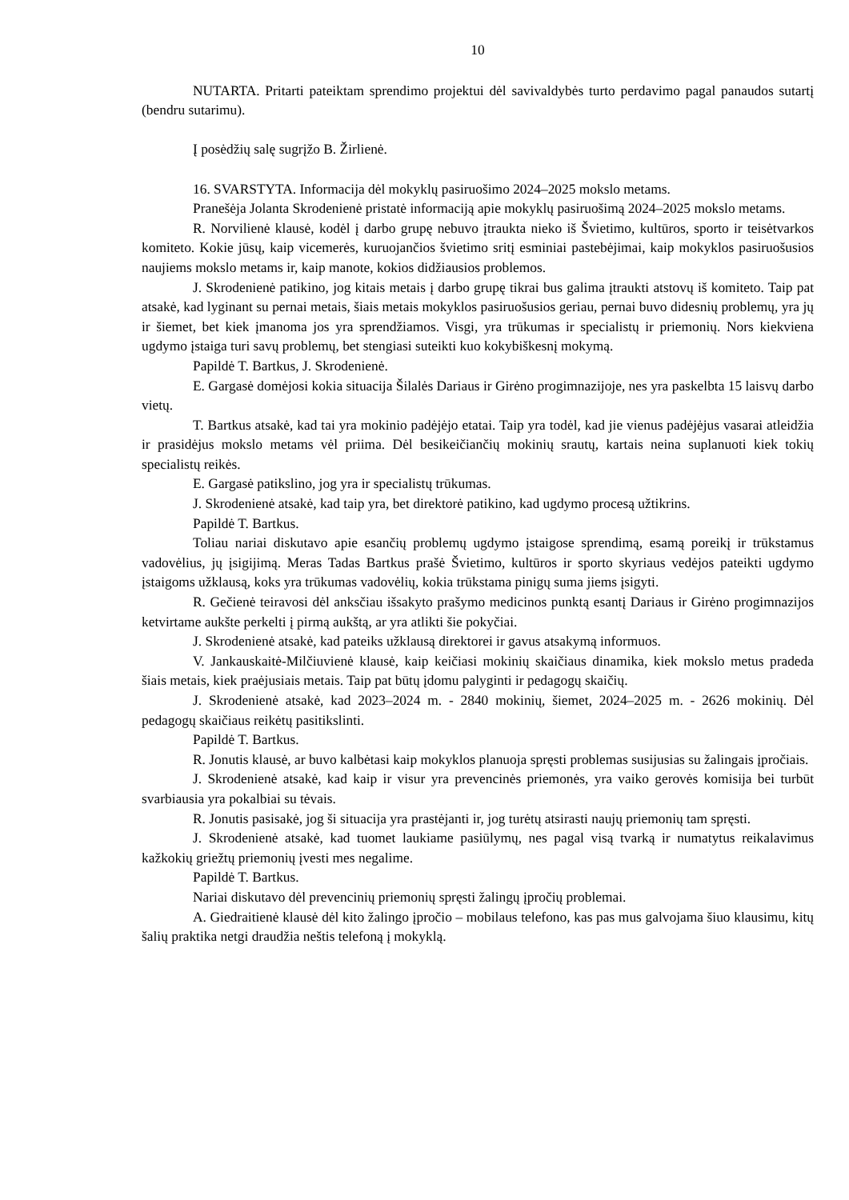10
NUTARTA. Pritarti pateiktam sprendimo projektui dėl savivaldybės turto perdavimo pagal panaudos sutartį (bendru sutarimu).
Į posėdžių salę sugrįžo B. Žirlienė.
16. SVARSTYTA. Informacija dėl mokyklų pasiruošimo 2024–2025 mokslo metams.
Pranešėja Jolanta Skrodenienė pristatė informaciją apie mokyklų pasiruošimą 2024–2025 mokslo metams.
R. Norvilienė klausė, kodėl į darbo grupę nebuvo įtraukta nieko iš Švietimo, kultūros, sporto ir teisėtvarkos komiteto. Kokie jūsų, kaip vicemerės, kuruojančios švietimo sritį esminiai pastebėjimai, kaip mokyklos pasiruošusios naujiems mokslo metams ir, kaip manote, kokios didžiausios problemos.
J. Skrodenienė patikino, jog kitais metais į darbo grupę tikrai bus galima įtraukti atstovų iš komiteto. Taip pat atsakė, kad lyginant su pernai metais, šiais metais mokyklos pasiruošusios geriau, pernai buvo didesnių problemų, yra jų ir šiemet, bet kiek įmanoma jos yra sprendžiamos. Visgi, yra trūkumas ir specialistų ir priemonių. Nors kiekviena ugdymo įstaiga turi savų problemų, bet stengiasi suteikti kuo kokybiškesnį mokymą.
Papildė T. Bartkus, J. Skrodenienė.
E. Gargasė domėjosi kokia situacija Šilalės Dariaus ir Girėno progimnazijoje, nes yra paskelbta 15 laisvų darbo vietų.
T. Bartkus atsakė, kad tai yra mokinio padėjėjo etatai. Taip yra todėl, kad jie vienus padėjėjus vasarai atleidžia ir prasidėjus mokslo metams vėl priima. Dėl besikeičiančių mokinių srautų, kartais neina suplanuoti kiek tokių specialistų reikės.
E. Gargasė patikslino, jog yra ir specialistų trūkumas.
J. Skrodenienė atsakė, kad taip yra, bet direktorė patikino, kad ugdymo procesą užtikrins.
Papildė T. Bartkus.
Toliau nariai diskutavo apie esančių problemų ugdymo įstaigose sprendimą, esamą poreikį ir trūkstamus vadovėlius, jų įsigijimą. Meras Tadas Bartkus prašė Švietimo, kultūros ir sporto skyriaus vedėjos pateikti ugdymo įstaigoms užklausą, koks yra trūkumas vadovėlių, kokia trūkstama pinigų suma jiems įsigyti.
R. Gečienė teiravosi dėl anksčiau išsakyto prašymo medicinos punktą esantį Dariaus ir Girėno progimnazijos ketvirtame aukšte perkelti į pirmą aukštą, ar yra atlikti šie pokyčiai.
J. Skrodenienė atsakė, kad pateiks užklausą direktorei ir gavus atsakymą informuos.
V. Jankauskaitė-Milčiuvienė klausė, kaip keičiasi mokinių skaičiaus dinamika, kiek mokslo metus pradeda šiais metais, kiek praėjusiais metais. Taip pat būtų įdomu palyginti ir pedagogų skaičių.
J. Skrodenienė atsakė, kad 2023–2024 m. - 2840 mokinių, šiemet, 2024–2025 m. - 2626 mokinių. Dėl pedagogų skaičiaus reikėtų pasitikslinti.
Papildė T. Bartkus.
R. Jonutis klausė, ar buvo kalbėtasi kaip mokyklos planuoja spręsti problemas susijusias su žalingais įpročiais.
J. Skrodenienė atsakė, kad kaip ir visur yra prevencinės priemonės, yra vaiko gerovės komisija bei turbūt svarbiausia yra pokalbiai su tėvais.
R. Jonutis pasisakė, jog ši situacija yra prastėjanti ir, jog turėtų atsirasti naujų priemonių tam spręsti.
J. Skrodenienė atsakė, kad tuomet laukiame pasiūlymų, nes pagal visą tvarką ir numatytus reikalavimus kažkokių griežtų priemonių įvesti mes negalime.
Papildė T. Bartkus.
Nariai diskutavo dėl prevencinių priemonių spręsti žalingų įpročių problemai.
A. Giedraitienė klausė dėl kito žalingo įpročio – mobilaus telefono, kas pas mus galvojama šiuo klausimu, kitų šalių praktika netgi draudžia neštis telefoną į mokyklą.